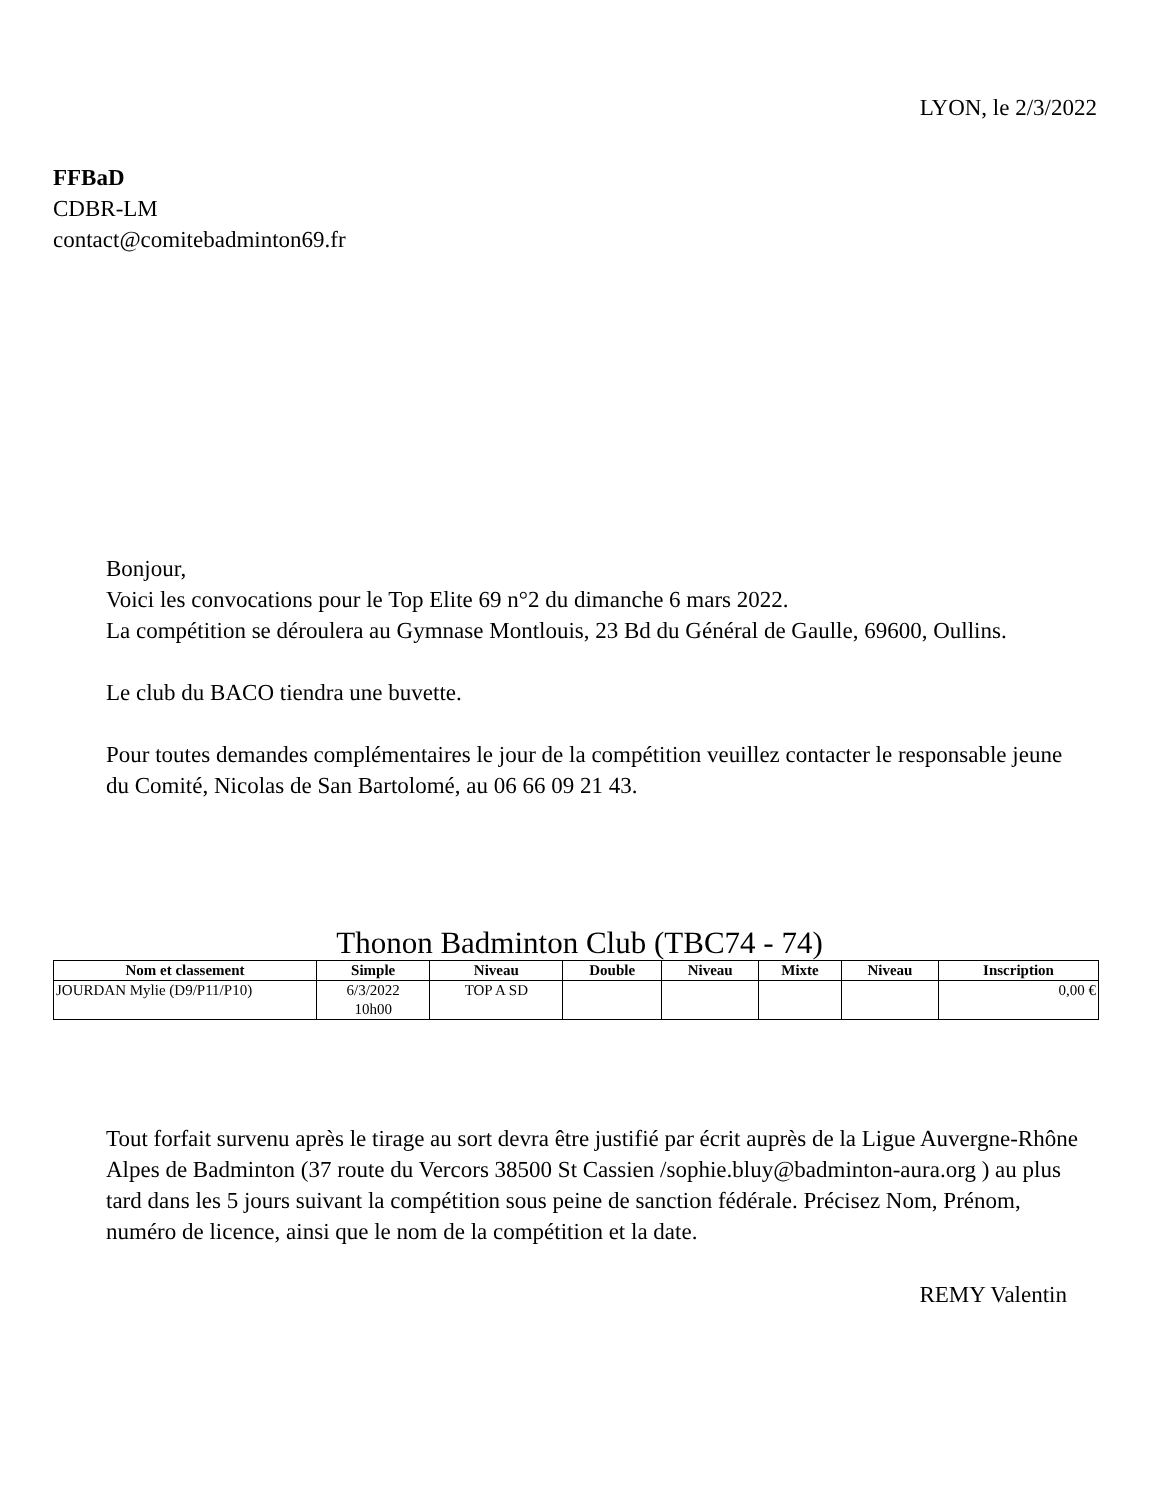LYON, le 2/3/2022
FFBaD
CDBR-LM
contact@comitebadminton69.fr
Bonjour,
Voici les convocations pour le Top Elite 69 n°2 du dimanche 6 mars 2022.
La compétition se déroulera au Gymnase Montlouis, 23 Bd du Général de Gaulle, 69600, Oullins.
Le club du BACO tiendra une buvette.
Pour toutes demandes complémentaires le jour de la compétition veuillez contacter le responsable jeune du Comité, Nicolas de San Bartolomé, au 06 66 09 21 43.
Thonon Badminton Club (TBC74 - 74)
| Nom et classement | Simple | Niveau | Double | Niveau | Mixte | Niveau | Inscription |
| --- | --- | --- | --- | --- | --- | --- | --- |
| JOURDAN Mylie (D9/P11/P10) | 6/3/2022 10h00 | TOP A SD | | | | | 0,00 € |
Tout forfait survenu après le tirage au sort devra être justifié par écrit auprès de la Ligue Auvergne-Rhône Alpes de Badminton (37 route du Vercors 38500 St Cassien /sophie.bluy@badminton-aura.org ) au plus tard dans les 5 jours suivant la compétition sous peine de sanction fédérale. Précisez Nom, Prénom, numéro de licence, ainsi que le nom de la compétition et la date.
REMY Valentin